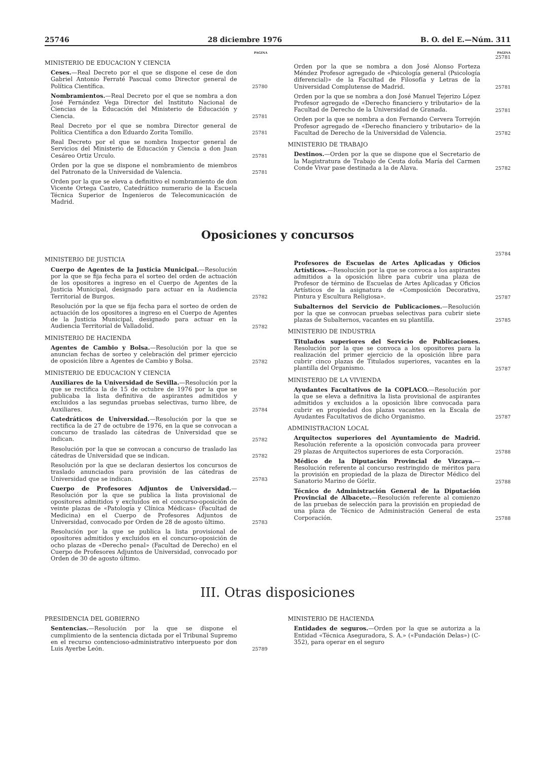25746 28 diciembre 1976 B. O. del E.—Núm. 311
PAGINA
MINISTERIO DE EDUCACION Y CIENCIA
Ceses.—Real Decreto por el que se dispone el cese de don Gabriel Antonio Ferraté Pascual como Director general de Política Científica.
25780
Nombramientos.—Real Decreto por el que se nombra a don José Fernández Vega Director del Instituto Nacional de Ciencias de la Educación del Ministerio de Educación y Ciencia.
25781
Real Decreto por el que se nombra Director general de Política Científica a don Eduardo Zorita Tomillo.
25781
Real Decreto por el que se nombra Inspector general de Servicios del Ministerio de Educación y Ciencia a don Juan Cesáreo Ortiz Urculo.
25781
Orden por la que se dispone el nombramiento de miembros del Patronato de la Universidad de Valencia.
25781
Orden por la que se eleva a definitivo el nombramiento de don Vicente Ortega Castro, Catedrático numerario de la Escuela Técnica Superior de Ingenieros de Telecomunicación de Madrid.
PAGINA
25781
Orden por la que se nombra a don José Alonso Forteza Méndez Profesor agregado de «Psicología general (Psicología diferencial)» de la Facultad de Filosofía y Letras de la Universidad Complutense de Madrid.
25781
Orden por la que se nombra a don José Manuel Tejerizo López Profesor agregado de «Derecho financiero y tributario» de la Facultad de Derecho de la Universidad de Granada.
25781
Orden por la que se nombra a don Fernando Cervera Torrejón Profesor agregado de «Derecho financiero y tributario» de la Facultad de Derecho de la Universidad de Valencia.
25782
MINISTERIO DE TRABAJO
Destinos.—Orden por la que se dispone que el Secretario de la Magistratura de Trabajo de Ceuta doña María del Carmen Conde Vivar pase destinada a la de Alava.
25782
Oposiciones y concursos
MINISTERIO DE JUSTICIA
Cuerpo de Agentes de la Justicia Municipal.—Resolución por la que se fija fecha para el sorteo del orden de actuación de los opositores a ingreso en el Cuerpo de Agentes de la Justicia Municipal, designado para actuar en la Audiencia Territorial de Burgos.
25782
Resolución por la que se fija fecha para el sorteo de orden de actuación de los opositores a ingreso en el Cuerpo de Agentes de la Justicia Municipal, designado para actuar en la Audiencia Territorial de Valladolid.
25782
MINISTERIO DE HACIENDA
Agentes de Cambio y Bolsa.—Resolución por la que se anuncian fechas de sorteo y celebración del primer ejercicio de oposición libre a Agentes de Cambio y Bolsa.
25782
MINISTERIO DE EDUCACION Y CIENCIA
Auxiliares de la Universidad de Sevilla.—Resolución por la que se rectifica la de 15 de octubre de 1976 por la que se publicaba la lista definitiva de aspirantes admitidos y excluidos a las segundas pruebas selectivas, turno libre, de Auxiliares.
25784
Catedráticos de Universidad.—Resolución por la que se rectifica la de 27 de octubre de 1976, en la que se convocan a concurso de traslado las cátedras de Universidad que se indican.
25782
Resolución por la que se convocan a concurso de traslado las cátedras de Universidad que se indican.
25782
Resolución por la que se declaran desiertos los concursos de traslado anunciados para provisión de las cátedras de Universidad que se indican.
25783
Cuerpo de Profesores Adjuntos de Universidad.—Resolución por la que se publica la lista provisional de opositores admitidos y excluidos en el concurso-oposición de veinte plazas de «Patología y Clínica Médicas» (Facultad de Medicina) en el Cuerpo de Profesores Adjuntos de Universidad, convocado por Orden de 28 de agosto último.
25783
Resolución por la que se publica la lista provisional de opositores admitidos y excluidos en el concurso-oposición de ocho plazas de «Derecho penal» (Facultad de Derecho) en el Cuerpo de Profesores Adjuntos de Universidad, convocado por Orden de 30 de agosto último.
25784
Profesores de Escuelas de Artes Aplicadas y Oficios Artísticos.—Resolución por la que se convoca a los aspirantes admitidos a la oposición libre para cubrir una plaza de Profesor de término de Escuelas de Artes Aplicadas y Oficios Artísticos de la asignatura de «Composición Decorativa, Pintura y Escultura Religiosa».
25787
Subalternos del Servicio de Publicaciones.—Resolución por la que se convocan pruebas selectivas para cubrir siete plazas de Subalternos, vacantes en su plantilla.
25785
MINISTERIO DE INDUSTRIA
Titulados superiores del Servicio de Publicaciones. Resolución por la que se convoca a los opositores para la realización del primer ejercicio de la oposición libre para cubrir cinco plazas de Titulados superiores, vacantes en la plantilla del Organismo.
25787
MINISTERIO DE LA VIVIENDA
Ayudantes Facultativos de la COPLACO.—Resolución por la que se eleva a definitiva la lista provisional de aspirantes admitidos y excluidos a la oposición libre convocada para cubrir en propiedad dos plazas vacantes en la Escala de Ayudantes Facultativos de dicho Organismo.
25787
ADMINISTRACION LOCAL
Arquitectos superiores del Ayuntamiento de Madrid. Resolución referente a la oposición convocada para proveer 29 plazas de Arquitectos superiores de esta Corporación.
25788
Médico de la Diputación Provincial de Vizcaya.—Resolución referente al concurso restringido de méritos para la provisión en propiedad de la plaza de Director Médico del Sanatorio Marino de Górliz.
25788
Técnico de Administración General de la Diputación Provincial de Albacete.—Resolución referente al comienzo de las pruebas de selección para la provisión en propiedad de una plaza de Técnico de Administración General de esta Corporación.
25788
III. Otras disposiciones
PRESIDENCIA DEL GOBIERNO
Sentencias.—Resolución por la que se dispone el cumplimiento de la sentencia dictada por el Tribunal Supremo en el recurso contencioso-administrativo interpuesto por don Luis Ayerbe León.
25789
MINISTERIO DE HACIENDA
Entidades de seguros.—Orden por la que se autoriza a la Entidad «Técnica Aseguradora, S. A.» («Fundación Delas») (C-352), para operar en el seguro